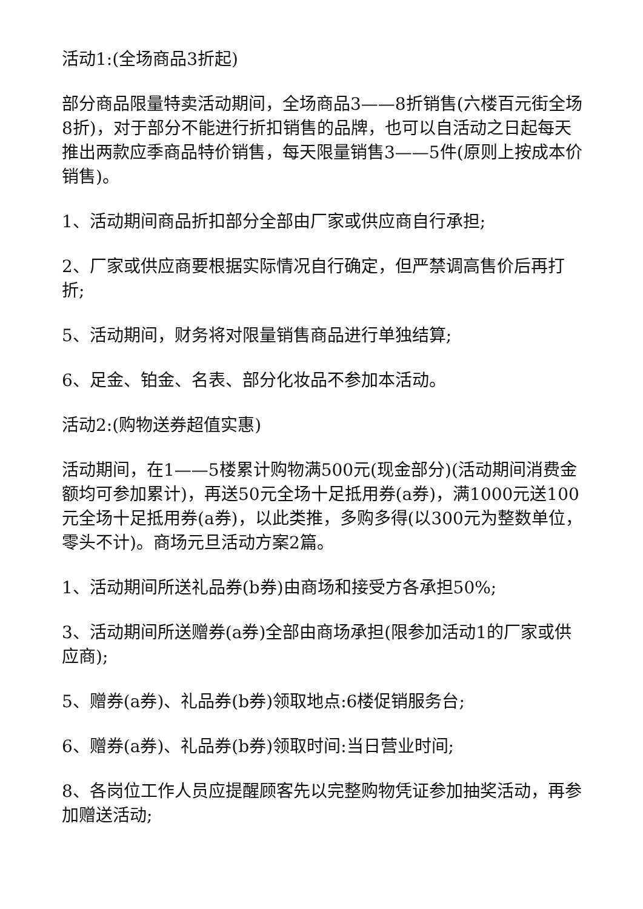活动1:(全场商品3折起)
部分商品限量特卖活动期间，全场商品3——8折销售(六楼百元街全场8折)，对于部分不能进行折扣销售的品牌，也可以自活动之日起每天推出两款应季商品特价销售，每天限量销售3——5件(原则上按成本价销售)。
1、活动期间商品折扣部分全部由厂家或供应商自行承担;
2、厂家或供应商要根据实际情况自行确定，但严禁调高售价后再打折;
5、活动期间，财务将对限量销售商品进行单独结算;
6、足金、铂金、名表、部分化妆品不参加本活动。
活动2:(购物送券超值实惠)
活动期间，在1——5楼累计购物满500元(现金部分)(活动期间消费金额均可参加累计)，再送50元全场十足抵用券(a券)，满1000元送100元全场十足抵用券(a券)，以此类推，多购多得(以300元为整数单位，零头不计)。商场元旦活动方案2篇。
1、活动期间所送礼品券(b券)由商场和接受方各承担50%;
3、活动期间所送赠券(a券)全部由商场承担(限参加活动1的厂家或供应商);
5、赠券(a券)、礼品券(b券)领取地点:6楼促销服务台;
6、赠券(a券)、礼品券(b券)领取时间:当日营业时间;
8、各岗位工作人员应提醒顾客先以完整购物凭证参加抽奖活动，再参加赠送活动;